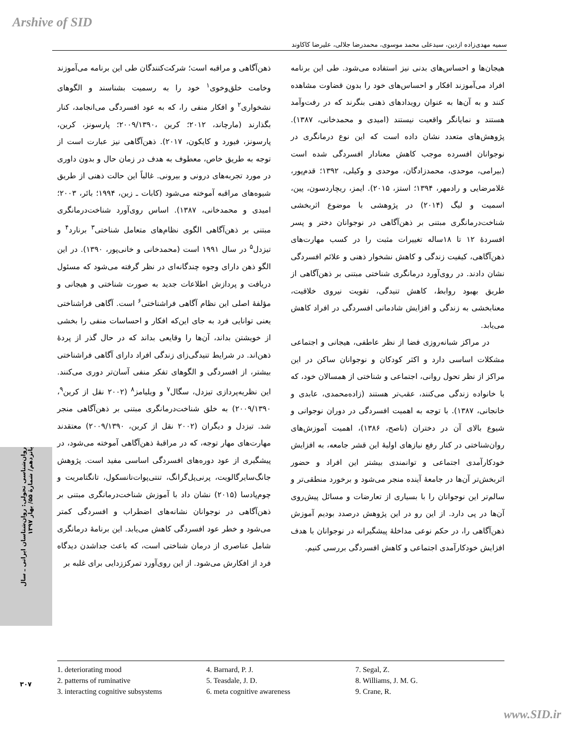Arshive of SID
سمیه مهدی‌زاده ازدین، سیدعلی محمد موسوی، محمدرضا جلالی، علیرضا کاکاوند
روان‌شناسی تحولی: روان‌شناسان ایرانی ـ سال پانزدهم/ شمارۀ ۵۵/ بهار ۱۳۹۷
۳۰۷
ذهن‌آگاهی و مراقبه است؛ شرکت‌کنندگان طی این برنامه می‌آموزند وخامت خلق‌وخوی<sup>۱</sup> خود را به رسمیت بشناسند و الگوهای نشخواری<sup>۲</sup> و افکار منفی را، که به عود افسردگی می‌انجامد، کنار بگذارند (مارچاند، ۲۰۱۲؛ کرین ،۲۰۰۹/۱۳۹۰؛ پارسونز، کرین، پارسونز، فیورد و کایکون، ۲۰۱۷). ذهن‌آگاهی نیز عبارت است از توجه به طریق خاص، معطوف به هدف در زمان حال و بدون داوری در مورد تجربه‌های درونی و بیرونی. غالباً این حالت ذهنی از طریق شیوه‌های مراقبه آموخته می‌شود (کابات ـ زین، ۱۹۹۴؛ بائر، ۲۰۰۳؛ امیدی و محمدخانی، ۱۳۸۷). اساس روی‌آورد شناخت‌درمانگری مبتنی بر ذهن‌آگاهی الگوی نظام‌های متعامل شناختی<sup>۳</sup> برنارد<sup>۴</sup> و تیزدل<sup>۵</sup> در سال ۱۹۹۱ است (محمدخانی و خانی‌پور، ۱۳۹۰). در این الگو ذهن دارای وجوه چندگانه‌ای در نظر گرفته می‌شود که مسئول دریافت و پردازش اطلاعات جدید به صورت شناختی و هیجانی و مؤلفۀ اصلی این نظام آگاهی فراشناختی<sup>۶</sup> است. آگاهی فراشناختی یعنی توانایی فرد به جای این‌که افکار و احساسات منفی را بخشی از خویشتن بداند، آن‌ها را وقایعی بداند که در حال گذر از پردۀ ذهن‌اند. در شرایط تنیدگی‌زای زندگی افراد دارای آگاهی فراشناختی بیشتر، از افسردگی و الگوهای تفکر منفی آسان‌تر دوری می‌کنند. این نظریه‌پردازی تیزدل، سگال<sup>۷</sup> و ویلیامز<sup>۸</sup> (۲۰۰۲ نقل از کرین<sup>۹</sup>، ۲۰۰۹/۱۳۹۰) به خلق شناخت‌درمانگری مبتنی بر ذهن‌آگاهی منجر شد. تیزدل و دیگران (۲۰۰۲ نقل از کرین، ۲۰۰۹/۱۳۹۰) معتقدند مهارت‌های مهار توجه، که در مراقبۀ ذهن‌آگاهی آموخته می‌شود، در پیشگیری از عود دوره‌های افسردگی اساسی مفید است. پژوهش جانگ‌سایرگالویت، پرنی‌پل‌گرانگ، تنتی‌پوات‌نانسکول، تانگتامریت و چوم‌پادسا (۲۰۱۵) نشان داد با آموزش شناخت‌درمانگری مبتنی بر ذهن‌آگاهی در نوجوانان نشانه‌های اضطراب و افسردگی کمتر می‌شود و خطر عود افسردگی کاهش می‌یابد. این برنامۀ درمانگری شامل عناصری از درمان شناختی است، که باعث جداشدن دیدگاه فرد از افکارش می‌شود. از این روی‌آورد تمرکززدایی برای غلبه بر
هیجان‌ها و احساس‌های بدنی نیز استفاده می‌شود. طی این برنامه افراد می‌آموزند افکار و احساس‌های خود را بدون قضاوت مشاهده کنند و به آن‌ها به عنوان رویدادهای ذهنی بنگرند که در رفت‌وآمد هستند و نمایانگر واقعیت نیستند (امیدی و محمدخانی، ۱۳۸۷). پژوهش‌های متعدد نشان داده است که این نوع درمانگری در نوجوانان افسرده موجب کاهش معنادار افسردگی شده است (بیرامی، موحدی، محمدزادگان، موحدی و وکیلی، ۱۳۹۲؛ قدم‌پور، غلامرضایی و رادمهر، ۱۳۹۴؛ استز، ۲۰۱۵). ایمز، ریچاردسون، پین، اسمیت و لیگ (۲۰۱۴) در پژوهشی با موضوع اثربخشی شناخت‌درمانگری مبتنی بر ذهن‌آگاهی در نوجوانان دختر و پسر افسردۀ ۱۲ تا ۱۸ساله تغییرات مثبت را در کسب مهارت‌های ذهن‌آگاهی، کیفیت زندگی و کاهش نشخوار ذهنی و علائم افسردگی نشان دادند. در روی‌آورد درمانگری شناختی مبتنی بر ذهن‌آگاهی از طریق بهبود روابط، کاهش تنیدگی، تقویت نیروی خلاقیت، معنابخشی به زندگی و افزایش شادمانی افسردگی در افراد کاهش می‌یابد.
در مراکز شبانه‌روزی فضا از نظر عاطفی، هیجانی و اجتماعی مشکلات اساسی دارد و اکثر کودکان و نوجوانان ساکن در این مراکز از نظر تحول روانی، اجتماعی و شناختی از همسالان خود، که با خانواده زندگی می‌کنند، عقب‌تر هستند (زاده‌محمدی، عابدی و خانجانی، ۱۳۸۷). با توجه به اهمیت افسردگی در دوران نوجوانی و شیوع بالای آن در دختران (ناصح، ۱۳۸۶)، اهمیت آموزش‌های روان‌شناختی در کنار رفع نیازهای اولیۀ این قشر جامعه، به افزایش خودکارآمدی اجتماعی و توانمندی بیشتر این افراد و حضور اثربخش‌تر آن‌ها در جامعۀ آینده منجر می‌شود و برخورد منطقی‌تر و سالم‌تر این نوجوانان را با بسیاری از تعارضات و مسائل پیش‌روی آن‌ها در پی دارد. از این رو در این پژوهش درصدد بودیم آموزش ذهن‌آگاهی را، در حکم نوعی مداخلۀ پیشگیرانه در نوجوانان با هدف افزایش خودکارآمدی اجتماعی و کاهش افسردگی بررسی کنیم.
1. deteriorating mood
2. patterns of ruminative
3. interacting cognitive subsystems
4. Barnard, P. J.
5. Teasdale, J. D.
6. meta cognitive awareness
7. Segal, Z.
8. Williams, J. M. G.
9. Crane, R.
www.SID.ir